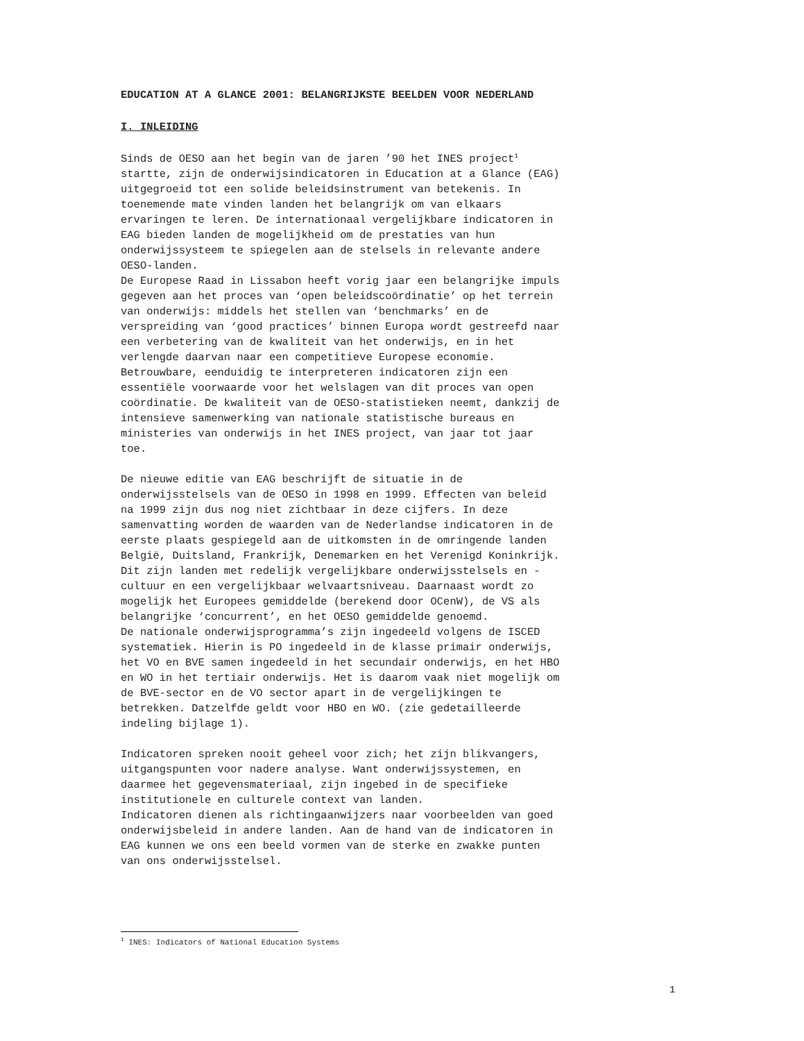EDUCATION AT A GLANCE 2001: BELANGRIJKSTE BEELDEN VOOR NEDERLAND
I. INLEIDING
Sinds de OESO aan het begin van de jaren ’90 het INES project<sup>1</sup> startte, zijn de onderwijsindicatoren in Education at a Glance (EAG) uitgegroeid tot een solide beleidsinstrument van betekenis. In toenemende mate vinden landen het belangrijk om van elkaars ervaringen te leren. De internationaal vergelijkbare indicatoren in EAG bieden landen de mogelijkheid om de prestaties van hun onderwijssysteem te spiegelen aan de stelsels in relevante andere OESO-landen. De Europese Raad in Lissabon heeft vorig jaar een belangrijke impuls gegeven aan het proces van ‘open beleidscoördinatie’ op het terrein van onderwijs: middels het stellen van ‘benchmarks’ en de verspreiding van ‘good practices’ binnen Europa wordt gestreefd naar een verbetering van de kwaliteit van het onderwijs, en in het verlengde daarvan naar een competitieve Europese economie. Betrouwbare, eenduidig te interpreteren indicatoren zijn een essentiële voorwaarde voor het welslagen van dit proces van open coördinatie. De kwaliteit van de OESO-statistieken neemt, dankzij de intensieve samenwerking van nationale statistische bureaus en ministeries van onderwijs in het INES project, van jaar tot jaar toe.
De nieuwe editie van EAG beschrijft de situatie in de onderwijsstelsels van de OESO in 1998 en 1999. Effecten van beleid na 1999 zijn dus nog niet zichtbaar in deze cijfers. In deze samenvatting worden de waarden van de Nederlandse indicatoren in de eerste plaats gespiegeld aan de uitkomsten in de omringende landen België, Duitsland, Frankrijk, Denemarken en het Verenigd Koninkrijk. Dit zijn landen met redelijk vergelijkbare onderwijsstelsels en - cultuur en een vergelijkbaar welvaartsniveau. Daarnaast wordt zo mogelijk het Europees gemiddelde (berekend door OCenW), de VS als belangrijke ‘concurrent’, en het OESO gemiddelde genoemd. De nationale onderwijsprogramma’s zijn ingedeeld volgens de ISCED systematiek. Hierin is PO ingedeeld in de klasse primair onderwijs, het VO en BVE samen ingedeeld in het secundair onderwijs, en het HBO en WO in het tertiair onderwijs. Het is daarom vaak niet mogelijk om de BVE-sector en de VO sector apart in de vergelijkingen te betrekken. Datzelfde geldt voor HBO en WO. (zie gedetailleerde indeling bijlage 1).
Indicatoren spreken nooit geheel voor zich; het zijn blikvangers, uitgangspunten voor nadere analyse. Want onderwijssystemen, en daarmee het gegevensmateriaal, zijn ingebed in de specifieke institutionele en culturele context van landen. Indicatoren dienen als richtingaanwijzers naar voorbeelden van goed onderwijsbeleid in andere landen. Aan de hand van de indicatoren in EAG kunnen we ons een beeld vormen van de sterke en zwakke punten van ons onderwijsstelsel.
<sup>1</sup> INES: Indicators of National Education Systems
1